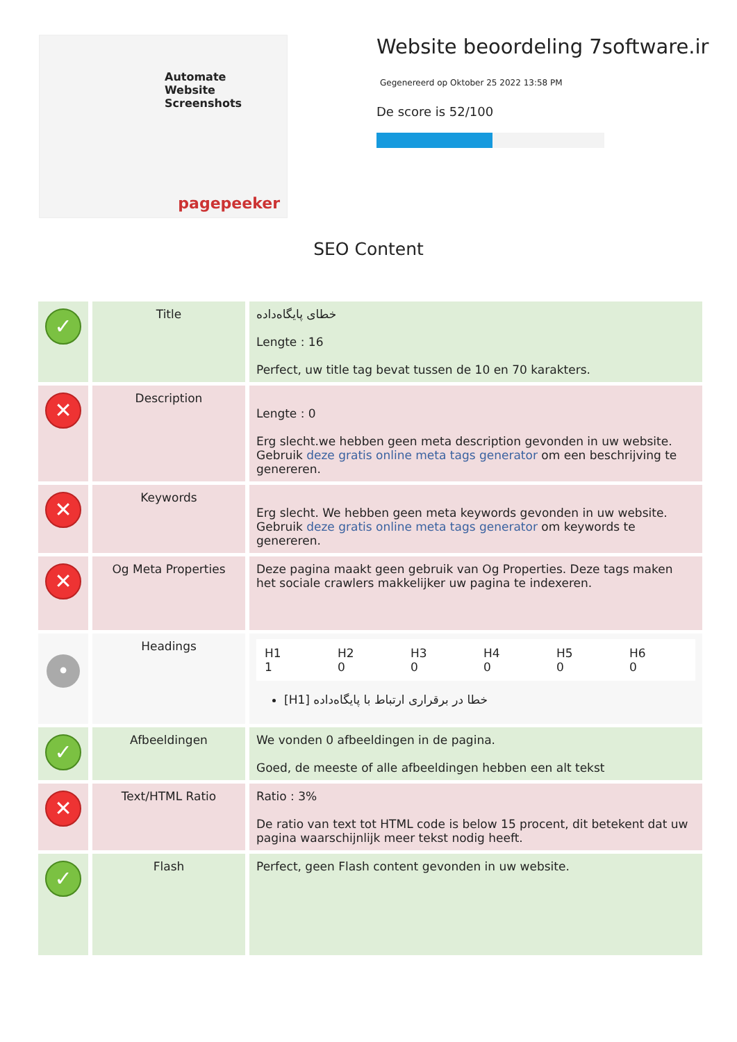Automate
Website
Screenshots
pagepeeker
Website beoordeling 7software.ir
Gegenereerd op Oktober 25 2022 13:58 PM
De score is 52/100
SEO Content
| ✓ | Title | خطای پایگاه‌داده Lengte : 16 Perfect, uw title tag bevat tussen de 10 en 70 karakters. |
| ✕ | Description | Lengte : 0 Erg slecht.we hebben geen meta description gevonden in uw website. Gebruik deze gratis online meta tags generator om een beschrijving te genereren. |
| ✕ | Keywords | Erg slecht. We hebben geen meta keywords gevonden in uw website. Gebruik deze gratis online meta tags generator om keywords te genereren. |
| ✕ | Og Meta Properties | Deze pagina maakt geen gebruik van Og Properties. Deze tags maken het sociale crawlers makkelijker uw pagina te indexeren. |
| • | Headings | / H1 1 / H2 0 / H3 0 / H4 0 / H5 0 / H6 0 / [H1] خطا در برقراری ارتباط با پایگاه‌داده |
| ✓ | Afbeeldingen | We vonden 0 afbeeldingen in de pagina. Goed, de meeste of alle afbeeldingen hebben een alt tekst |
| ✕ | Text/HTML Ratio | Ratio : 3% De ratio van text tot HTML code is below 15 procent, dit betekent dat uw pagina waarschijnlijk meer tekst nodig heeft. |
| ✓ | Flash | Perfect, geen Flash content gevonden in uw website. |